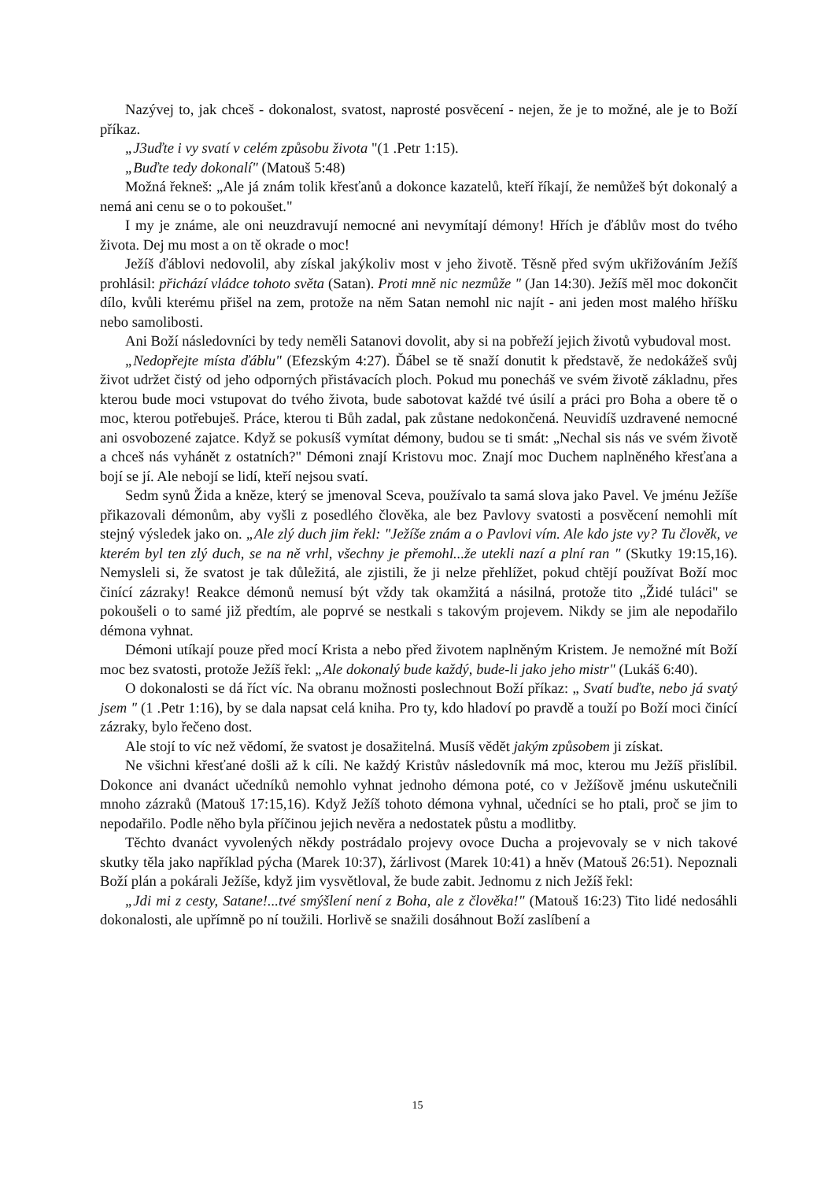Nazývej to, jak chceš - dokonalost, svatost, naprosté posvěcení - nejen, že je to možné, ale je to Boží příkaz.
„J3uďte i vy svatí v celém způsobu života "(1 .Petr 1:15).
„Buďte tedy dokonalí" (Matouš 5:48)
Možná řekneš: „Ale já znám tolik křesťanů a dokonce kazatelů, kteří říkají, že nemůžeš být dokonalý a nemá ani cenu se o to pokoušet."
I my je známe, ale oni neuzdravují nemocné ani nevymítají démony! Hřích je ďáblův most do tvého života. Dej mu most a on tě okrade o moc!
Ježíš ďáblovi nedovolil, aby získal jakýkoliv most v jeho životě. Těsně před svým ukřižováním Ježíš prohlásil: přichází vládce tohoto světa (Satan). Proti mně nic nezmůže " (Jan 14:30). Ježíš měl moc dokončit dílo, kvůli kterému přišel na zem, protože na něm Satan nemohl nic najít - ani jeden most malého hříšku nebo samolibosti.
Ani Boží následovníci by tedy neměli Satanovi dovolit, aby si na pobřeží jejich životů vybudoval most.
„Nedopřejte místa ďáblu" (Efezským 4:27). Ďábel se tě snaží donutit k představě, že nedokážeš svůj život udržet čistý od jeho odporných přistávacích ploch. Pokud mu ponecháš ve svém životě základnu, přes kterou bude moci vstupovat do tvého života, bude sabotovat každé tvé úsilí a práci pro Boha a obere tě o moc, kterou potřebuješ. Práce, kterou ti Bůh zadal, pak zůstane nedokončená. Neuvidíš uzdravené nemocné ani osvobozené zajatce. Když se pokusíš vymítat démony, budou se ti smát: „Nechal sis nás ve svém životě a chceš nás vyhánět z ostatních?" Démoni znají Kristovu moc. Znají moc Duchem naplněného křesťana a bojí se jí. Ale nebojí se lidí, kteří nejsou svatí.
Sedm synů Žida a kněze, který se jmenoval Sceva, používalo ta samá slova jako Pavel. Ve jménu Ježíše přikazovali démonům, aby vyšli z posedlého člověka, ale bez Pavlovy svatosti a posvěcení nemohli mít stejný výsledek jako on. „Ale zlý duch jim řekl: "Ježíše znám a o Pavlovi vím. Ale kdo jste vy? Tu člověk, ve kterém byl ten zlý duch, se na ně vrhl, všechny je přemohl...že utekli nazí a plní ran " (Skutky 19:15,16). Nemysleli si, že svatost je tak důležitá, ale zjistili, že ji nelze přehlížet, pokud chtějí používat Boží moc činící zázraky! Reakce démonů nemusí být vždy tak okamžitá a násilná, protože tito „Židé tuláci" se pokoušeli o to samé již předtím, ale poprvé se nestkali s takovým projevem. Nikdy se jim ale nepodařilo démona vyhnat.
Démoni utíkají pouze před mocí Krista a nebo před životem naplněným Kristem. Je nemožné mít Boží moc bez svatosti, protože Ježíš řekl: „Ale dokonalý bude každý, bude-li jako jeho mistr" (Lukáš 6:40).
O dokonalosti se dá říct víc. Na obranu možnosti poslechnout Boží příkaz: „ Svatí buďte, nebo já svatý jsem " (1 .Petr 1:16), by se dala napsat celá kniha. Pro ty, kdo hladoví po pravdě a touží po Boží moci činící zázraky, bylo řečeno dost.
Ale stojí to víc než vědomí, že svatost je dosažitelná. Musíš vědět jakým způsobem ji získat.
Ne všichni křesťané došli až k cíli. Ne každý Kristův následovník má moc, kterou mu Ježíš přislíbil. Dokonce ani dvanáct učedníků nemohlo vyhnat jednoho démona poté, co v Ježíšově jménu uskutečnili mnoho zázraků (Matouš 17:15,16). Když Ježíš tohoto démona vyhnal, učedníci se ho ptali, proč se jim to nepodařilo. Podle něho byla příčinou jejich nevěra a nedostatek půstu a modlitby.
Těchto dvanáct vyvolených někdy postrádalo projevy ovoce Ducha a projevovaly se v nich takové skutky těla jako například pýcha (Marek 10:37), žárlivost (Marek 10:41) a hněv (Matouš 26:51). Nepoznali Boží plán a pokárali Ježíše, když jim vysvětloval, že bude zabit. Jednomu z nich Ježíš řekl:
„Jdi mi z cesty, Satane!...tvé smýšlení není z Boha, ale z člověka!" (Matouš 16:23) Tito lidé nedosáhli dokonalosti, ale upřímně po ní toužili. Horlivě se snažili dosáhnout Boží zaslíbení a
15